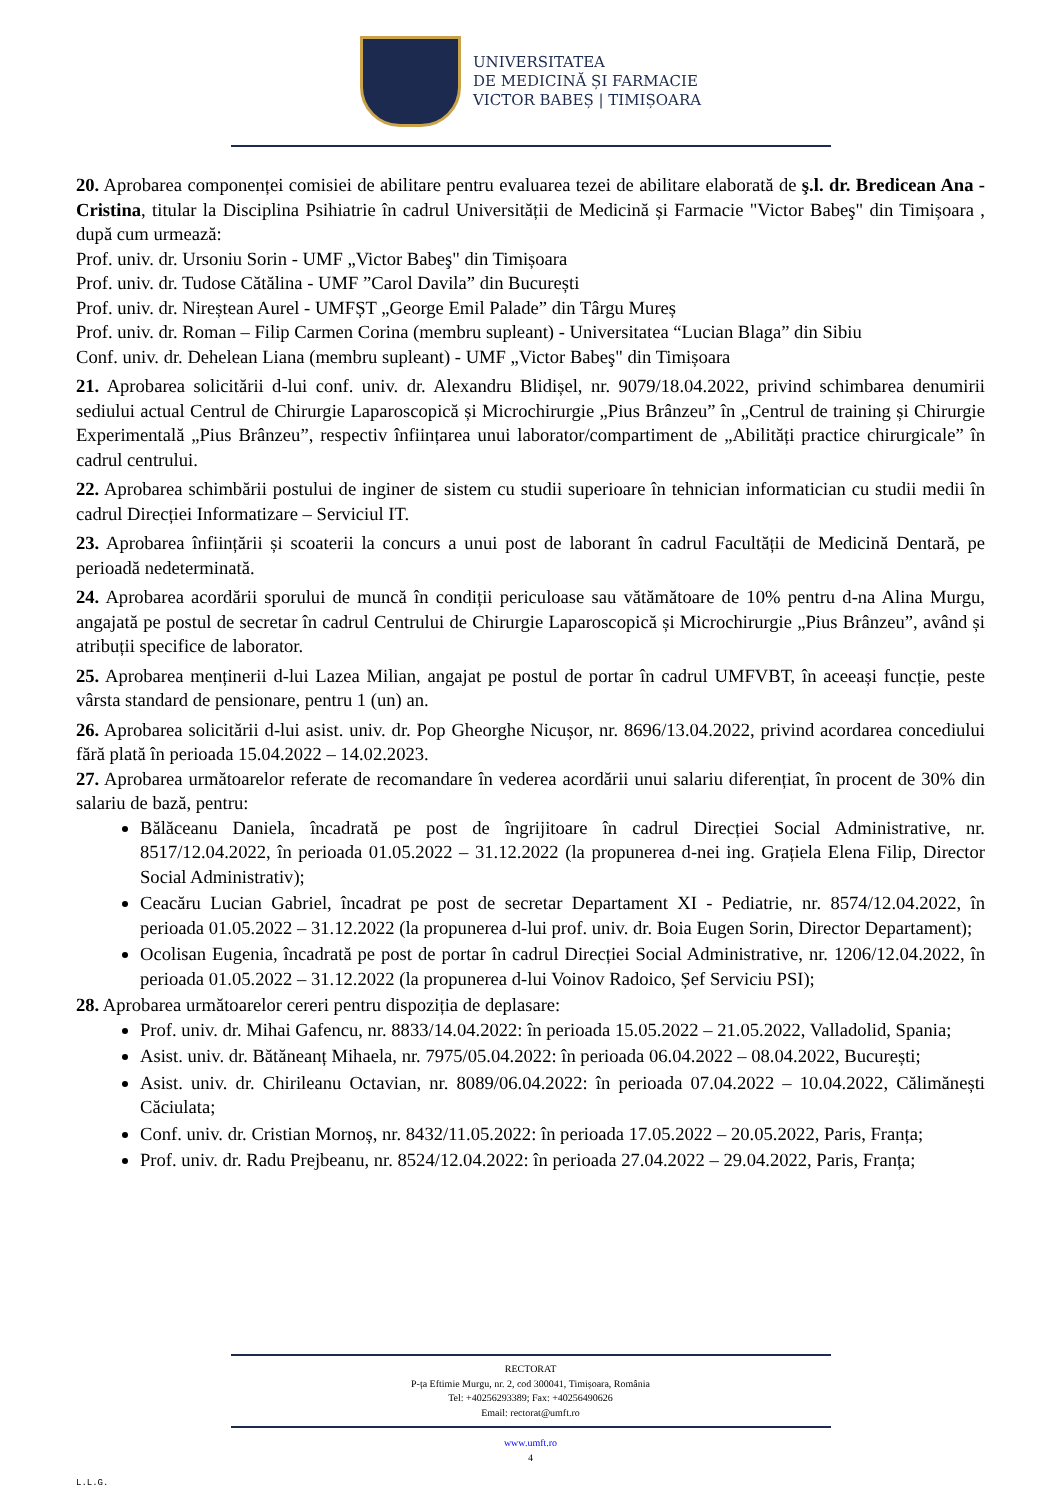UNIVERSITATEA
DE MEDICINĂ ȘI FARMACIE
VICTOR BABEȘ | TIMIȘOARA
20. Aprobarea componenței comisiei de abilitare pentru evaluarea tezei de abilitare elaborată de ş.l. dr. Bredicean Ana - Cristina, titular la Disciplina Psihiatrie în cadrul Universității de Medicină și Farmacie "Victor Babeş" din Timișoara , după cum urmează:
Prof. univ. dr. Ursoniu Sorin - UMF „Victor Babeş" din Timișoara
Prof. univ. dr. Tudose Cătălina - UMF ”Carol Davila” din București
Prof. univ. dr. Nireștean Aurel - UMFȘT „George Emil Palade” din Târgu Mureș
Prof. univ. dr. Roman – Filip Carmen Corina (membru supleant) - Universitatea “Lucian Blaga” din Sibiu
Conf. univ. dr. Dehelean Liana (membru supleant) - UMF „Victor Babeş" din Timișoara
21. Aprobarea solicitării d-lui conf. univ. dr. Alexandru Blidișel, nr. 9079/18.04.2022, privind schimbarea denumirii sediului actual Centrul de Chirurgie Laparoscopică și Microchirurgie „Pius Brânzeu” în „Centrul de training și Chirurgie Experimentală „Pius Brânzeu”, respectiv înființarea unui laborator/compartiment de „Abilități practice chirurgicale” în cadrul centrului.
22. Aprobarea schimbării postului de inginer de sistem cu studii superioare în tehnician informatician cu studii medii în cadrul Direcției Informatizare – Serviciul IT.
23. Aprobarea înființării și scoaterii la concurs a unui post de laborant în cadrul Facultății de Medicină Dentară, pe perioadă nedeterminată.
24. Aprobarea acordării sporului de muncă în condiții periculoase sau vătămătoare de 10% pentru d-na Alina Murgu, angajată pe postul de secretar în cadrul Centrului de Chirurgie Laparoscopică și Microchirurgie „Pius Brânzeu”, având și atribuții specifice de laborator.
25. Aprobarea menținerii d-lui Lazea Milian, angajat pe postul de portar în cadrul UMFVBT, în aceeași funcție, peste vârsta standard de pensionare, pentru 1 (un) an.
26. Aprobarea solicitării d-lui asist. univ. dr. Pop Gheorghe Nicușor, nr. 8696/13.04.2022, privind acordarea concediului fără plată în perioada 15.04.2022 – 14.02.2023.
27. Aprobarea următoarelor referate de recomandare în vederea acordării unui salariu diferențiat, în procent de 30% din salariu de bază, pentru:
Bălăceanu Daniela, încadrată pe post de îngrijitoare în cadrul Direcției Social Administrative, nr. 8517/12.04.2022, în perioada 01.05.2022 – 31.12.2022 (la propunerea d-nei ing. Grațiela Elena Filip, Director Social Administrativ);
Ceacăru Lucian Gabriel, încadrat pe post de secretar Departament XI - Pediatrie, nr. 8574/12.04.2022, în perioada 01.05.2022 – 31.12.2022 (la propunerea d-lui prof. univ. dr. Boia Eugen Sorin, Director Departament);
Ocolisan Eugenia, încadrată pe post de portar în cadrul Direcției Social Administrative, nr. 1206/12.04.2022, în perioada 01.05.2022 – 31.12.2022 (la propunerea d-lui Voinov Radoico, Șef Serviciu PSI);
28. Aprobarea următoarelor cereri pentru dispoziția de deplasare:
Prof. univ. dr. Mihai Gafencu, nr. 8833/14.04.2022: în perioada 15.05.2022 – 21.05.2022, Valladolid, Spania;
Asist. univ. dr. Bătăneanț Mihaela, nr. 7975/05.04.2022: în perioada 06.04.2022 – 08.04.2022, București;
Asist. univ. dr. Chirileanu Octavian, nr. 8089/06.04.2022: în perioada 07.04.2022 – 10.04.2022, Călimănești Căciulata;
Conf. univ. dr. Cristian Mornoș, nr. 8432/11.05.2022: în perioada 17.05.2022 – 20.05.2022, Paris, Franța;
Prof. univ. dr. Radu Prejbeanu, nr. 8524/12.04.2022: în perioada 27.04.2022 – 29.04.2022, Paris, Franța;
RECTORAT
P-ța Eftimie Murgu, nr. 2, cod 300041, Timișoara, România
Tel: +40256293389; Fax: +40256490626
Email: rectorat@umft.ro
www.umft.ro
4
L.L.G.